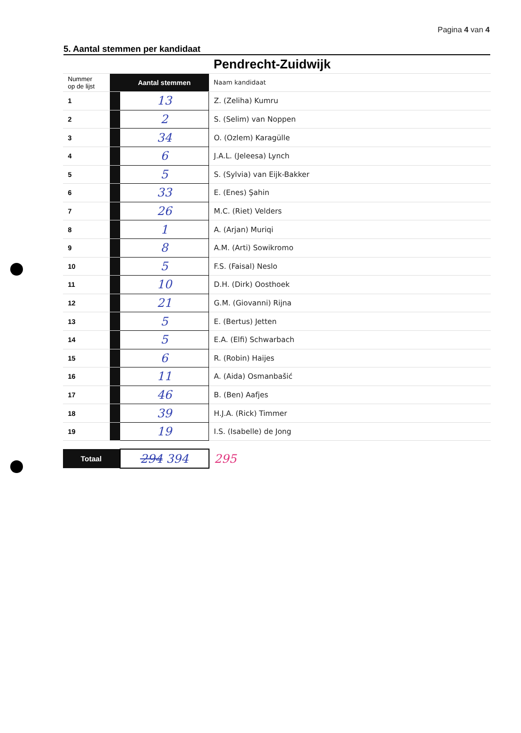Pagina 4 van 4
5. Aantal stemmen per kandidaat
| | | | Pendrecht-Zuidwijk |
| Nummer op de lijst | | Aantal stemmen | Naam kandidaat |
| 1 | | 13 | Z. (Zeliha) Kumru |
| 2 | | 2 | S. (Selim) van Noppen |
| 3 | | 34 | O. (Ozlem) Karagülle |
| 4 | | 6 | J.A.L. (Jeleesa) Lynch |
| 5 | | 5 | S. (Sylvia) van Eijk-Bakker |
| 6 | | 33 | E. (Enes) Şahin |
| 7 | | 26 | M.C. (Riet) Velders |
| 8 | | 1 | A. (Arjan) Muriqi |
| 9 | | 8 | A.M. (Arti) Sowikromo |
| 10 | | 5 | F.S. (Faisal) Neslo |
| 11 | | 10 | D.H. (Dirk) Oosthoek |
| 12 | | 21 | G.M. (Giovanni) Rijna |
| 13 | | 5 | E. (Bertus) Jetten |
| 14 | | 5 | E.A. (Elfi) Schwarbach |
| 15 | | 6 | R. (Robin) Haijes |
| 16 | | 11 | A. (Aida) Osmanbašić |
| 17 | | 46 | B. (Ben) Aafjes |
| 18 | | 39 | H.J.A. (Rick) Timmer |
| 19 | | 19 | I.S. (Isabelle) de Jong |
| Totaal | | 294 394 | 295 |